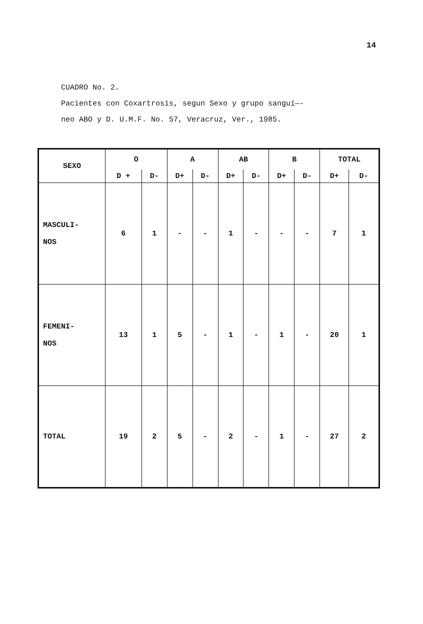14
CUADRO No. 2.
Pacientes con Coxartrosis, segun Sexo y grupo sanguí—-
neo ABO y D. U.M.F. No. 57, Veracruz, Ver., 1985.
| SEXO | O | | A | | AB | | B | | TOTAL | |
| --- | --- | --- | --- | --- | --- | --- | --- | --- | --- | --- |
| | D + | D- | D+ | D- | D+ | D- | D+ | D- | D+ | D- |
| MASCULI- NOS | 6 | 1 | - | - | 1 | - | - | - | 7 | 1 |
| FEMENI- NOS | 13 | 1 | 5 | - | 1 | - | 1 | - | 20 | 1 |
| TOTAL | 19 | 2 | 5 | - | 2 | - | 1 | - | 27 | 2 |